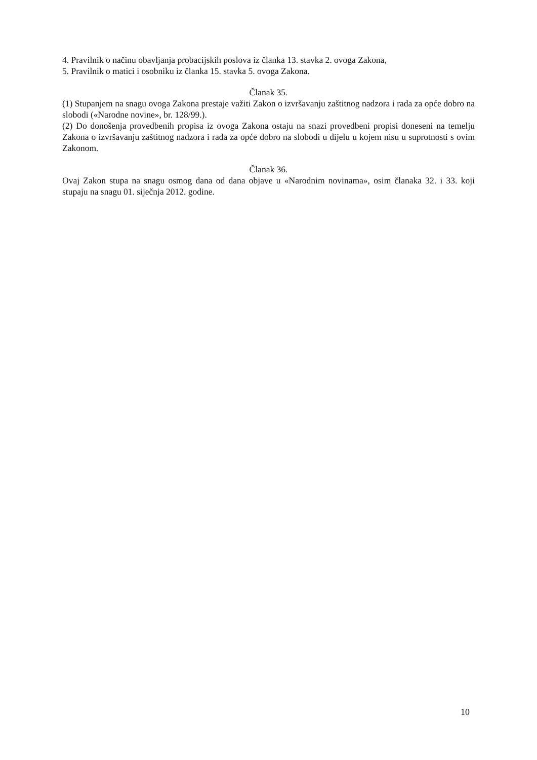4. Pravilnik o načinu obavljanja probacijskih poslova iz članka 13. stavka 2. ovoga Zakona,
5. Pravilnik o matici i osobniku iz članka 15. stavka 5. ovoga Zakona.
Članak 35.
(1) Stupanjem na snagu ovoga Zakona prestaje važiti Zakon o izvršavanju zaštitnog nadzora i rada za opće dobro na slobodi («Narodne novine», br. 128/99.).
(2) Do donošenja provedbenih propisa iz ovoga Zakona ostaju na snazi provedbeni propisi doneseni na temelju Zakona o izvršavanju zaštitnog nadzora i rada za opće dobro na slobodi u dijelu u kojem nisu u suprotnosti s ovim Zakonom.
Članak 36.
Ovaj Zakon stupa na snagu osmog dana od dana objave u «Narodnim novinama», osim članaka 32. i 33. koji stupaju na snagu 01. siječnja 2012. godine.
10